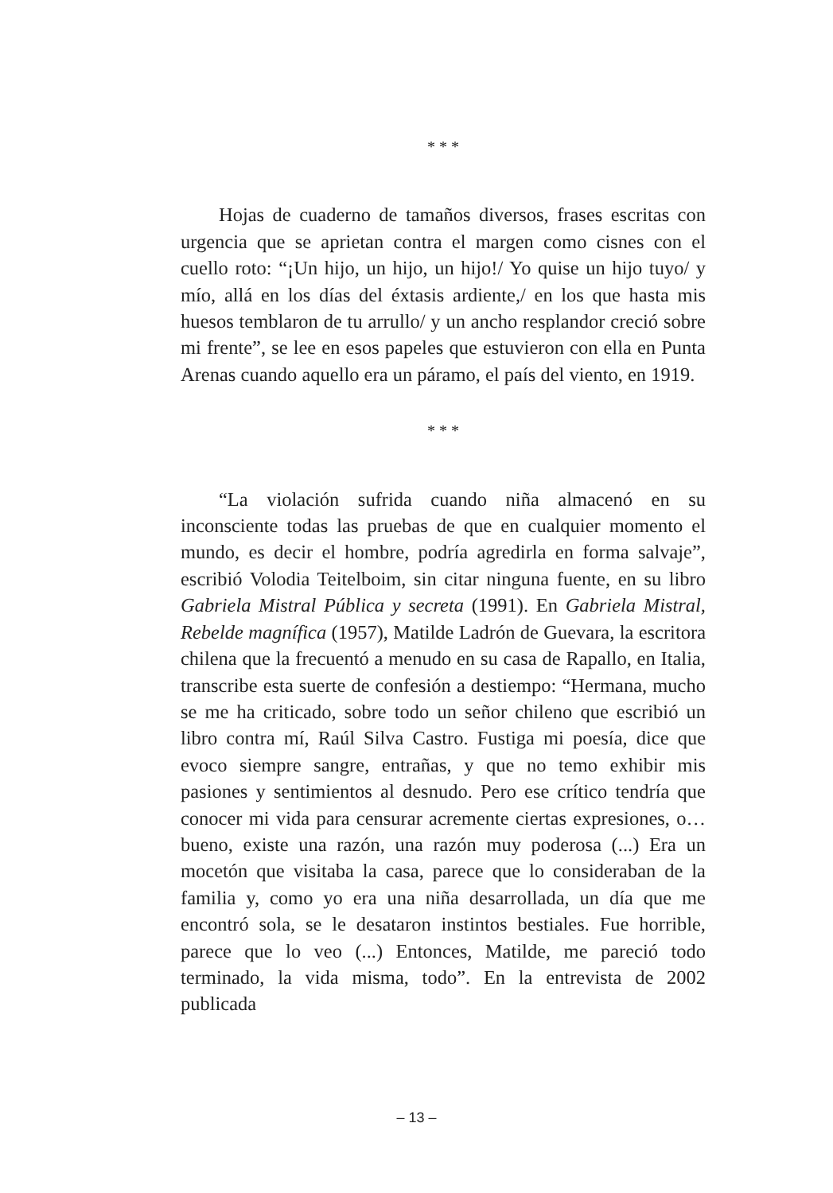* * *
Hojas de cuaderno de tamaños diversos, frases escritas con urgencia que se aprietan contra el margen como cisnes con el cuello roto: “¡Un hijo, un hijo, un hijo!/ Yo quise un hijo tuyo/ y mío, allá en los días del éxtasis ardiente,/ en los que hasta mis huesos temblaron de tu arrullo/ y un ancho resplandor creció sobre mi frente”, se lee en esos papeles que estuvieron con ella en Punta Arenas cuando aquello era un páramo, el país del viento, en 1919.
* * *
“La violación sufrida cuando niña almacenó en su inconsciente todas las pruebas de que en cualquier momento el mundo, es decir el hombre, podría agredirla en forma salvaje”, escribió Volodia Teitelboim, sin citar ninguna fuente, en su libro Gabriela Mistral Pública y secreta (1991). En Gabriela Mistral, Rebelde magnífica (1957), Matilde Ladrón de Guevara, la escritora chilena que la frecuentó a menudo en su casa de Rapallo, en Italia, transcribe esta suerte de confesión a destiempo: “Hermana, mucho se me ha criticado, sobre todo un señor chileno que escribió un libro contra mí, Raúl Silva Castro. Fustiga mi poesía, dice que evoco siempre sangre, entrañas, y que no temo exhibir mis pasiones y sentimientos al desnudo. Pero ese crítico tendría que conocer mi vida para censurar acremente ciertas expresiones, o… bueno, existe una razón, una razón muy poderosa (...) Era un mocetón que visitaba la casa, parece que lo consideraban de la familia y, como yo era una niña desarrollada, un día que me encontró sola, se le desataron instintos bestiales. Fue horrible, parece que lo veo (...) Entonces, Matilde, me pareció todo terminado, la vida misma, todo”. En la entrevista de 2002 publicada
– 13 –